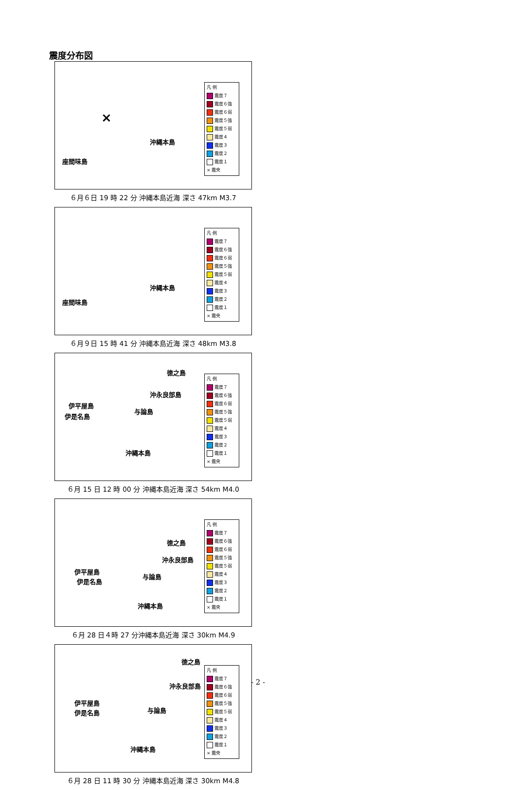震度分布図
沖縄本島
座間味島
×
凡 例
震度７
震度６強
震度６弱
震度５強
震度５弱
震度４
震度３
震度２
震度１
× 震央
６月６日 19 時 22 分 沖縄本島近海 深さ 47km M3.7
沖縄本島
座間味島
凡 例
震度７
震度６強
震度６弱
震度５強
震度５弱
震度４
震度３
震度２
震度１
× 震央
６月９日 15 時 41 分 沖縄本島近海 深さ 48km M3.8
徳之島
沖永良部島
伊平屋島
与論島
伊是名島
沖縄本島
凡 例
震度７
震度６強
震度６弱
震度５強
震度５弱
震度４
震度３
震度２
震度１
× 震央
６月 15 日 12 時 00 分 沖縄本島近海 深さ 54km M4.0
徳之島
沖永良部島
伊平屋島
与論島
伊是名島
沖縄本島
凡 例
震度７
震度６強
震度６弱
震度５強
震度５弱
震度４
震度３
震度２
震度１
× 震央
６月 28 日４時 27 分沖縄本島近海 深さ 30km M4.9
徳之島
沖永良部島
伊平屋島
与論島 伊是名島
沖縄本島
凡 例
震度７
震度６強
震度６弱
震度５強
震度５弱
震度４
震度３
震度２
震度１
× 震央
６月 28 日 11 時 30 分 沖縄本島近海 深さ 30km M4.8
- 2 -